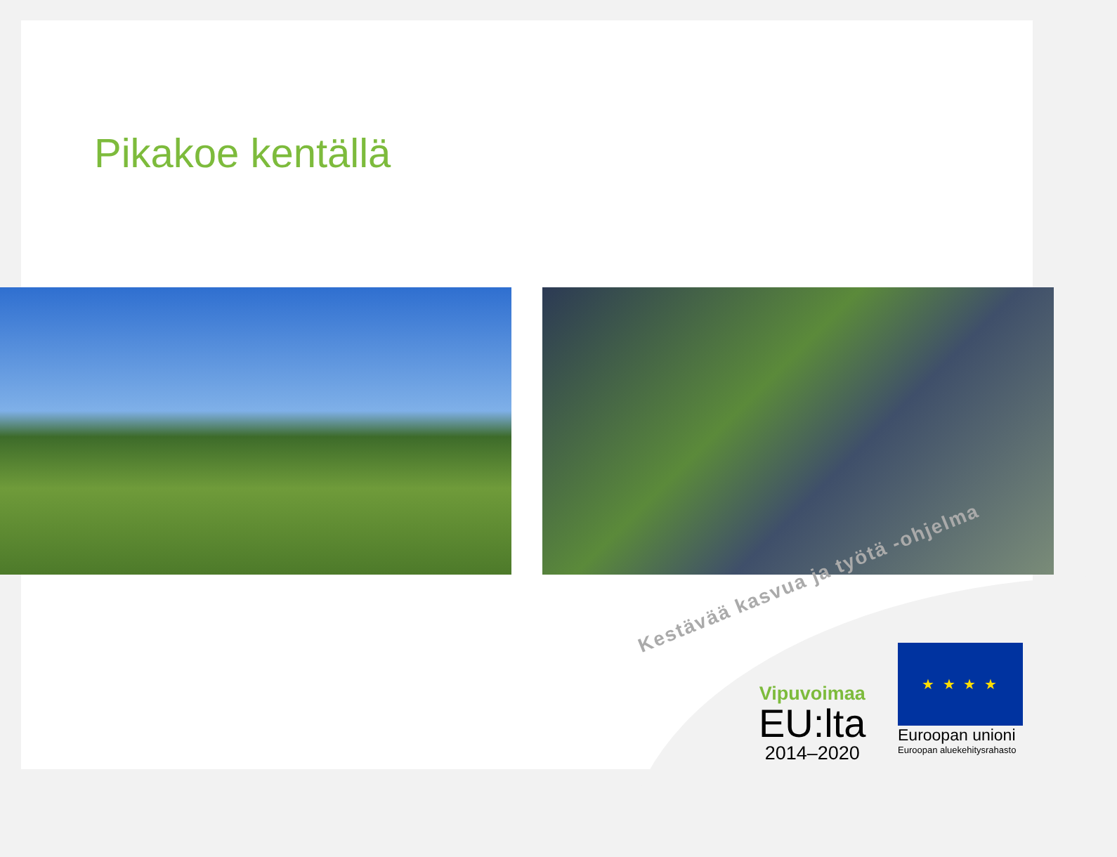Pikakoe kentällä
Kestävää kasvua ja työtä -ohjelma
Vipuvoimaa
EU:lta
2014–2020
★ ★ ★ ★
Euroopan unioni
Euroopan aluekehitysrahasto